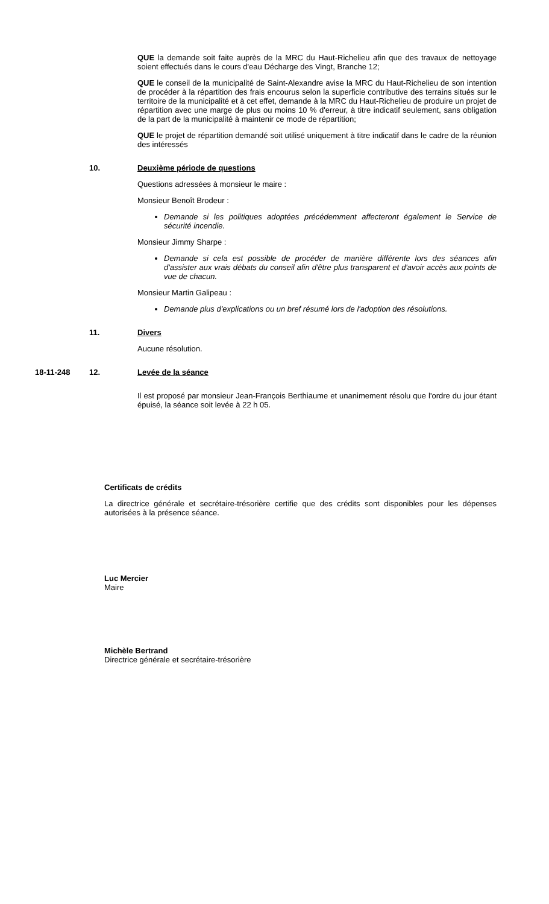QUE la demande soit faite auprès de la MRC du Haut-Richelieu afin que des travaux de nettoyage soient effectués dans le cours d'eau Décharge des Vingt, Branche 12;
QUE le conseil de la municipalité de Saint-Alexandre avise la MRC du Haut-Richelieu de son intention de procéder à la répartition des frais encourus selon la superficie contributive des terrains situés sur le territoire de la municipalité et à cet effet, demande à la MRC du Haut-Richelieu de produire un projet de répartition avec une marge de plus ou moins 10 % d'erreur, à titre indicatif seulement, sans obligation de la part de la municipalité à maintenir ce mode de répartition;
QUE le projet de répartition demandé soit utilisé uniquement à titre indicatif dans le cadre de la réunion des intéressés
10.
Deuxième période de questions
Questions adressées à monsieur le maire :
Monsieur Benoît Brodeur :
Demande si les politiques adoptées précédemment affecteront également le Service de sécurité incendie.
Monsieur Jimmy Sharpe :
Demande si cela est possible de procéder de manière différente lors des séances afin d'assister aux vrais débats du conseil afin d'être plus transparent et d'avoir accès aux points de vue de chacun.
Monsieur Martin Galipeau :
Demande plus d'explications ou un bref résumé lors de l'adoption des résolutions.
11. Divers
Aucune résolution.
18-11-248 12. Levée de la séance
Il est proposé par monsieur Jean-François Berthiaume et unanimement résolu que l'ordre du jour étant épuisé, la séance soit levée à 22 h 05.
Certificats de crédits
La directrice générale et secrétaire-trésorière certifie que des crédits sont disponibles pour les dépenses autorisées à la présence séance.
Luc Mercier
Maire
Michèle Bertrand
Directrice générale et secrétaire-trésorière